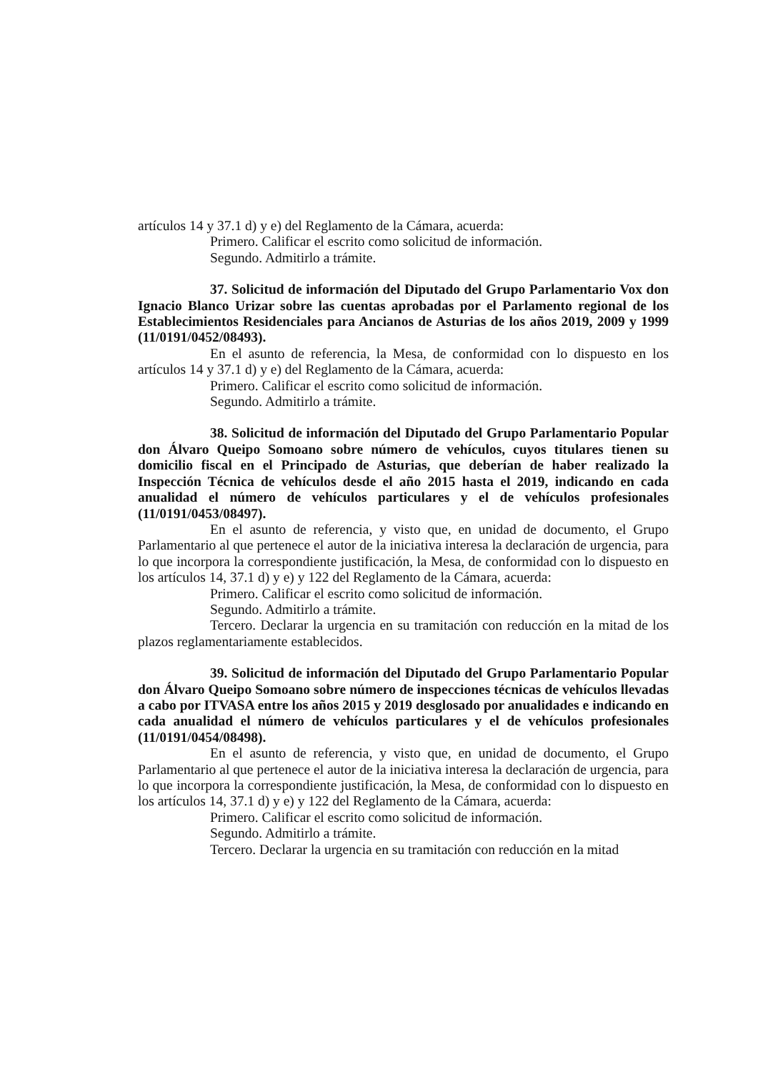artículos 14 y 37.1 d) y e) del Reglamento de la Cámara, acuerda:
Primero. Calificar el escrito como solicitud de información.
Segundo. Admitirlo a trámite.
37. Solicitud de información del Diputado del Grupo Parlamentario Vox don Ignacio Blanco Urizar sobre las cuentas aprobadas por el Parlamento regional de los Establecimientos Residenciales para Ancianos de Asturias de los años 2019, 2009 y 1999 (11/0191/0452/08493).
En el asunto de referencia, la Mesa, de conformidad con lo dispuesto en los artículos 14 y 37.1 d) y e) del Reglamento de la Cámara, acuerda:
Primero. Calificar el escrito como solicitud de información.
Segundo. Admitirlo a trámite.
38. Solicitud de información del Diputado del Grupo Parlamentario Popular don Álvaro Queipo Somoano sobre número de vehículos, cuyos titulares tienen su domicilio fiscal en el Principado de Asturias, que deberían de haber realizado la Inspección Técnica de vehículos desde el año 2015 hasta el 2019, indicando en cada anualidad el número de vehículos particulares y el de vehículos profesionales (11/0191/0453/08497).
En el asunto de referencia, y visto que, en unidad de documento, el Grupo Parlamentario al que pertenece el autor de la iniciativa interesa la declaración de urgencia, para lo que incorpora la correspondiente justificación, la Mesa, de conformidad con lo dispuesto en los artículos 14, 37.1 d) y e) y 122 del Reglamento de la Cámara, acuerda:
Primero. Calificar el escrito como solicitud de información.
Segundo. Admitirlo a trámite.
Tercero. Declarar la urgencia en su tramitación con reducción en la mitad de los plazos reglamentariamente establecidos.
39. Solicitud de información del Diputado del Grupo Parlamentario Popular don Álvaro Queipo Somoano sobre número de inspecciones técnicas de vehículos llevadas a cabo por ITVASA entre los años 2015 y 2019 desglosado por anualidades e indicando en cada anualidad el número de vehículos particulares y el de vehículos profesionales (11/0191/0454/08498).
En el asunto de referencia, y visto que, en unidad de documento, el Grupo Parlamentario al que pertenece el autor de la iniciativa interesa la declaración de urgencia, para lo que incorpora la correspondiente justificación, la Mesa, de conformidad con lo dispuesto en los artículos 14, 37.1 d) y e) y 122 del Reglamento de la Cámara, acuerda:
Primero. Calificar el escrito como solicitud de información.
Segundo. Admitirlo a trámite.
Tercero. Declarar la urgencia en su tramitación con reducción en la mitad